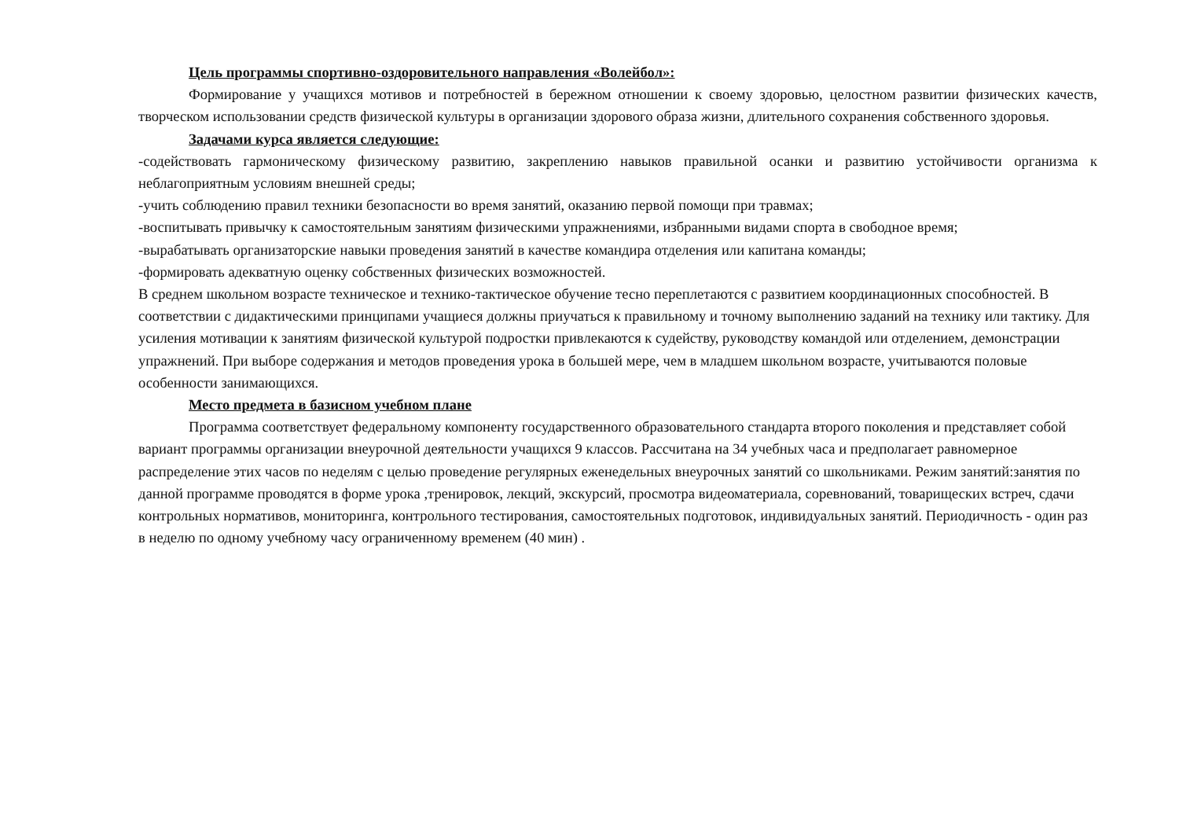Цель программы спортивно-оздоровительного направления «Волейбол»:
Формирование у учащихся мотивов и потребностей в бережном отношении к своему здоровью, целостном развитии физических качеств, творческом использовании средств физической культуры в организации здорового образа жизни, длительного сохранения собственного здоровья.
Задачами курса является следующие:
-содействовать гармоническому физическому развитию, закреплению навыков правильной осанки и развитию устойчивости организма к неблагоприятным условиям внешней среды;
-учить соблюдению правил техники безопасности во время занятий, оказанию первой помощи при травмах;
-воспитывать привычку к самостоятельным занятиям физическими упражнениями, избранными видами спорта в свободное время;
-вырабатывать организаторские навыки проведения занятий в качестве командира отделения или капитана команды;
-формировать адекватную оценку собственных физических возможностей.
В среднем школьном возрасте техническое и технико-тактическое обучение тесно переплетаются с развитием координационных способностей. В соответствии с дидактическими принципами учащиеся должны приучаться к правильному и точному выполнению заданий на технику или тактику. Для усиления мотивации к занятиям физической культурой подростки привлекаются к судейству, руководству командой или отделением, демонстрации упражнений. При выборе содержания и методов проведения урока в большей мере, чем в младшем школьном возрасте, учитываются половые особенности занимающихся.
Место предмета в базисном учебном плане
Программа соответствует федеральному компоненту государственного образовательного стандарта второго поколения и представляет собой вариант программы организации внеурочной деятельности учащихся 9 классов. Рассчитана на 34 учебных часа и предполагает равномерное распределение этих часов по неделям с целью проведение регулярных еженедельных внеурочных занятий со школьниками. Режим занятий:занятия по данной программе проводятся в форме урока ,тренировок, лекций, экскурсий, просмотра видеоматериала, соревнований, товарищеских встреч, сдачи контрольных нормативов, мониторинга, контрольного тестирования, самостоятельных подготовок, индивидуальных занятий. Периодичность - один раз в неделю по одному учебному часу ограниченному временем (40 мин) .